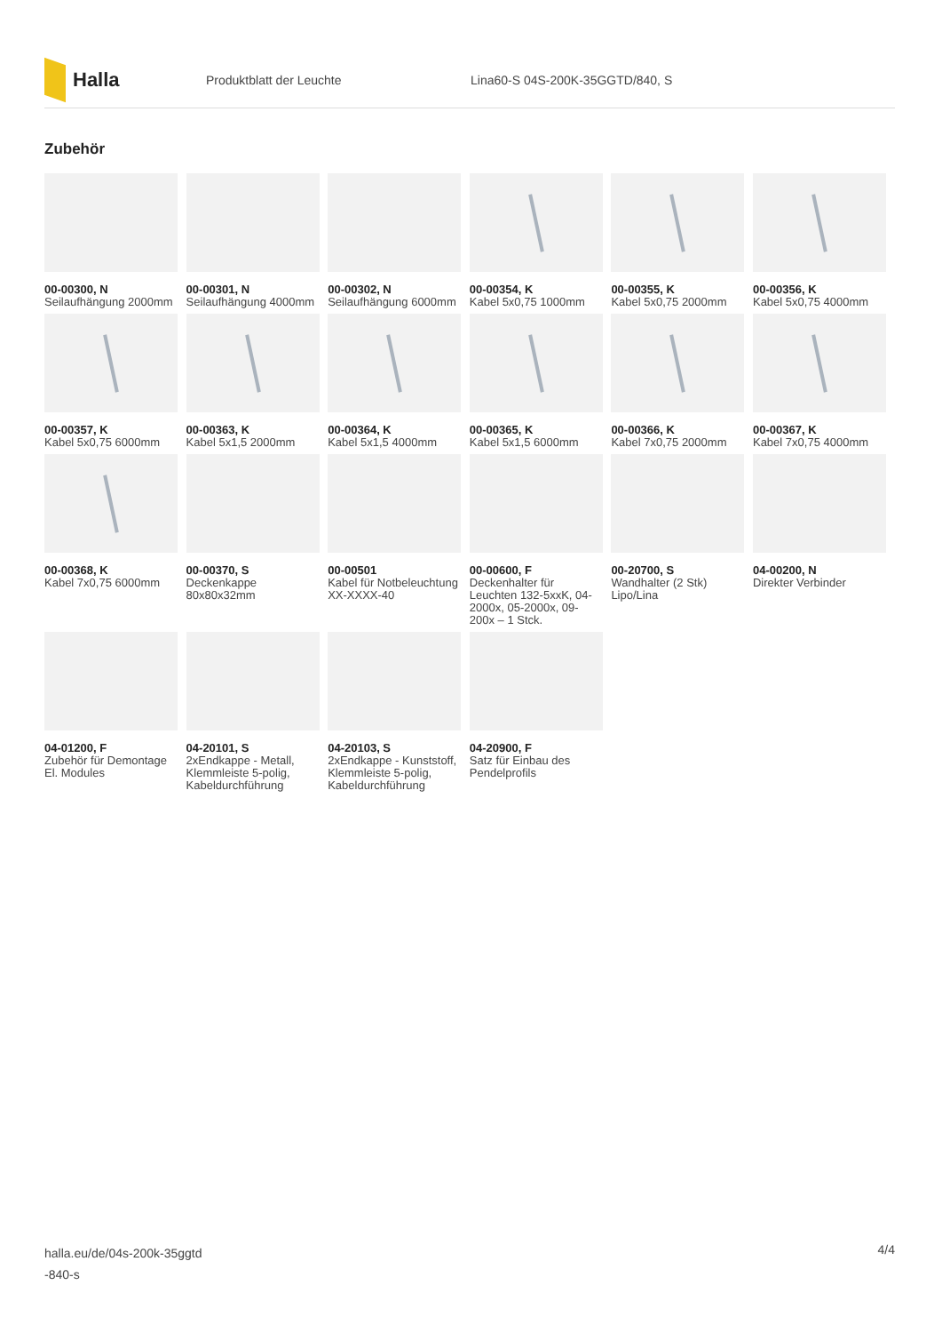Halla
Produktblatt der Leuchte
Lina60-S 04S-200K-35GGTD/840, S
Zubehör
00-00300, N
Seilaufhängung 2000mm
00-00301, N
Seilaufhängung 4000mm
00-00302, N
Seilaufhängung 6000mm
00-00354, K
Kabel 5x0,75 1000mm
00-00355, K
Kabel 5x0,75 2000mm
00-00356, K
Kabel 5x0,75 4000mm
00-00357, K
Kabel 5x0,75 6000mm
00-00363, K
Kabel 5x1,5 2000mm
00-00364, K
Kabel 5x1,5 4000mm
00-00365, K
Kabel 5x1,5 6000mm
00-00366, K
Kabel 7x0,75 2000mm
00-00367, K
Kabel 7x0,75 4000mm
00-00368, K
Kabel 7x0,75 6000mm
00-00370, S
Deckenkappe 80x80x32mm
00-00501
Kabel für Notbeleuchtung XX-XXXX-40
00-00600, F
Deckenhalter für Leuchten 132-5xxK, 04-2000x, 05-2000x, 09-200x – 1 Stck.
00-20700, S
Wandhalter (2 Stk) Lipo/Lina
04-00200, N
Direkter Verbinder
04-01200, F
Zubehör für Demontage El. Modules
04-20101, S
2xEndkappe - Metall, Klemmleiste 5-polig, Kabeldurchführung
04-20103, S
2xEndkappe - Kunststoff, Klemmleiste 5-polig, Kabeldurchführung
04-20900, F
Satz für Einbau des Pendelprofils
halla.eu/de/04s-200k-35ggtd
-840-s
4/4